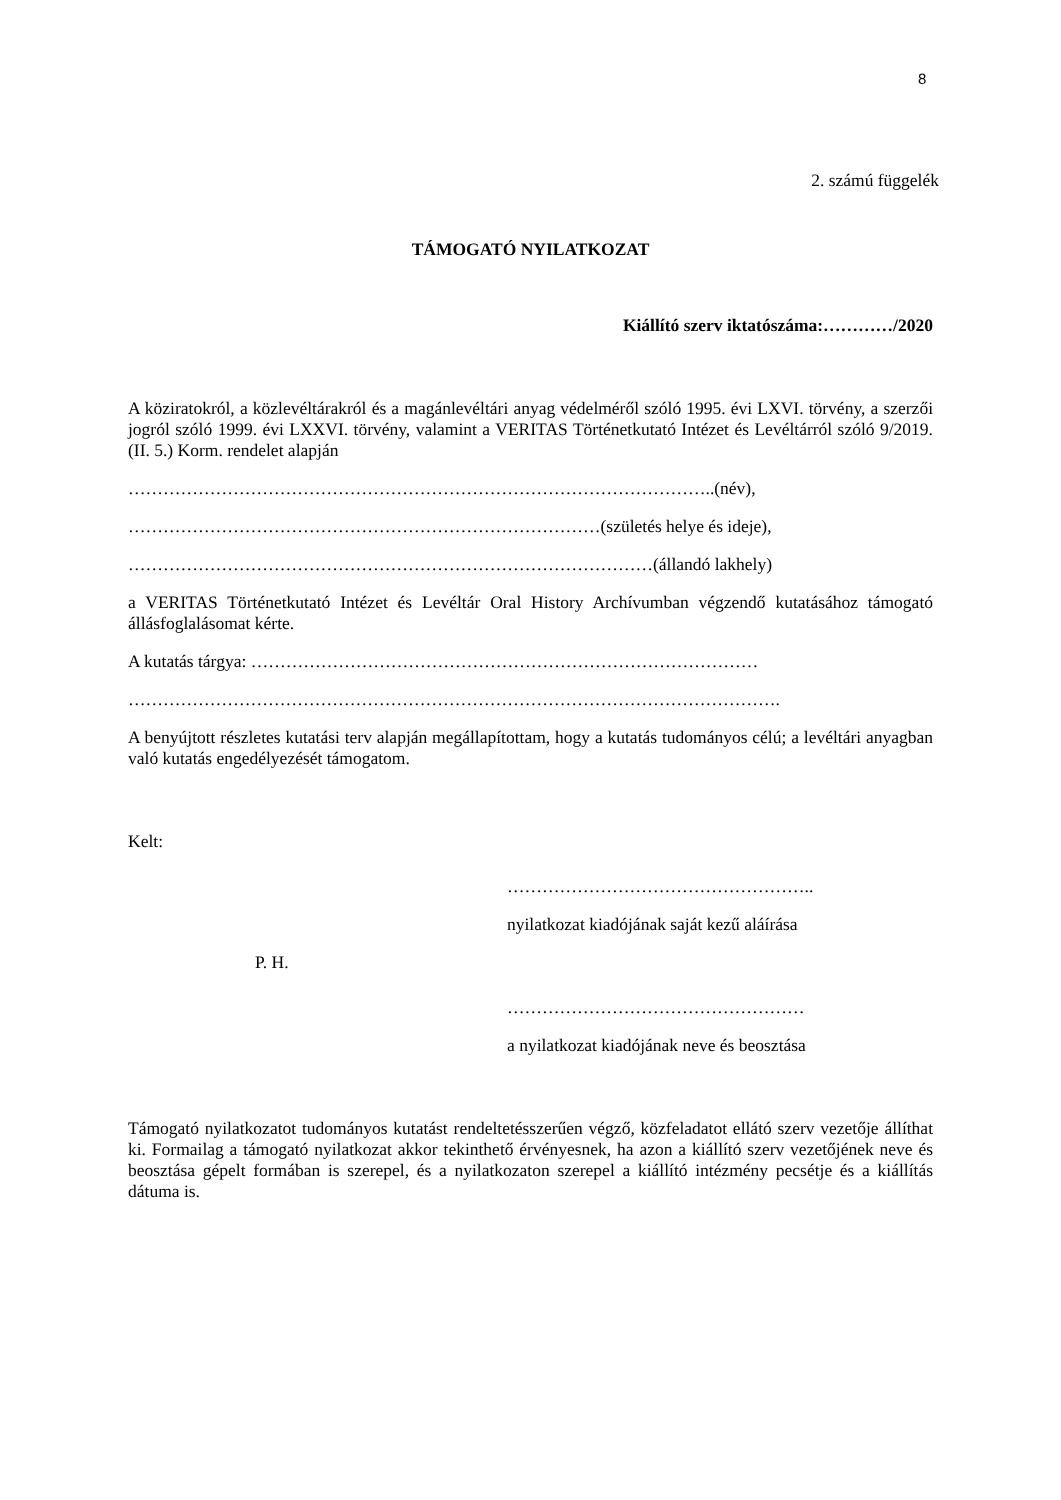8
2. számú függelék
TÁMOGATÓ NYILATKOZAT
Kiállító szerv iktatószáma:…………/2020
A köziratokról, a közlevéltárakról és a magánlevéltári anyag védelméről szóló 1995. évi LXVI. törvény, a szerzői jogról szóló 1999. évi LXXVI. törvény, valamint a VERITAS Történetkutató Intézet és Levéltárról szóló 9/2019. (II. 5.) Korm. rendelet alapján
………………………………………………………………………………………..(név),
………………………………………………………………………(születés helye és ideje),
………………………………………………………………………………(állandó lakhely)
a VERITAS Történetkutató Intézet és Levéltár Oral History Archívumban végzendő kutatásához támogató állásfoglalásomat kérte.
A kutatás tárgya: ……………………………………………………………………………
………………………………………………………………………………………………….
A benyújtott részletes kutatási terv alapján megállapítottam, hogy a kutatás tudományos célú; a levéltári anyagban való kutatás engedélyezését támogatom.
Kelt:
……………………………………………..
nyilatkozat kiadójának saját kezű aláírása
P. H.
……………………………………………
a nyilatkozat kiadójának neve és beosztása
Támogató nyilatkozatot tudományos kutatást rendeltetésszerűen végző, közfeladatot ellátó szerv vezetője állíthat ki. Formailag a támogató nyilatkozat akkor tekinthető érvényesnek, ha azon a kiállító szerv vezetőjének neve és beosztása gépelt formában is szerepel, és a nyilatkozaton szerepel a kiállító intézmény pecsétje és a kiállítás dátuma is.